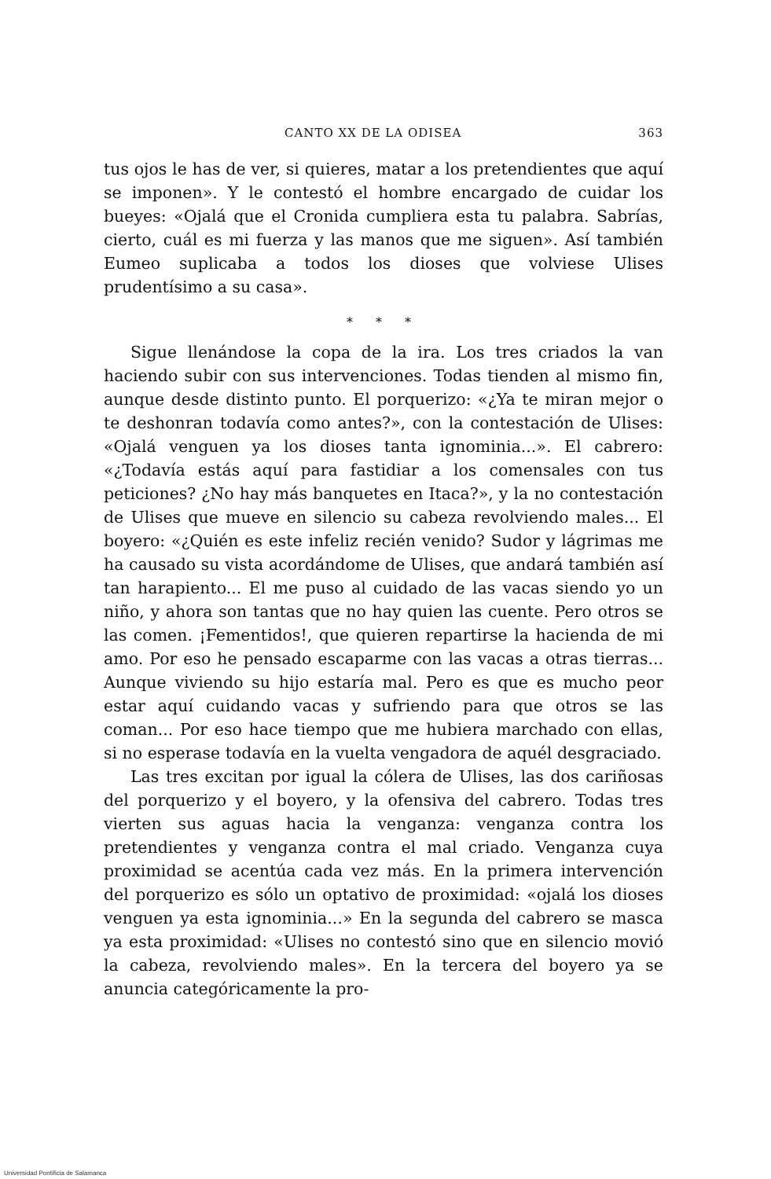CANTO XX DE LA ODISEA 363
tus ojos le has de ver, si quieres, matar a los pretendientes que aquí se imponen». Y le contestó el hombre encargado de cuidar los bueyes: «Ojalá que el Cronida cumpliera esta tu palabra. Sabrías, cierto, cuál es mi fuerza y las manos que me siguen». Así también Eumeo suplicaba a todos los dioses que volviese Ulises prudentísimo a su casa».
* * *
Sigue llenándose la copa de la ira. Los tres criados la van haciendo subir con sus intervenciones. Todas tienden al mismo fin, aunque desde distinto punto. El porquerizo: «¿Ya te miran mejor o te deshonran todavía como antes?», con la contestación de Ulises: «Ojalá venguen ya los dioses tanta ignominia...». El cabrero: «¿Todavía estás aquí para fastidiar a los comensales con tus peticiones? ¿No hay más banquetes en Itaca?», y la no contestación de Ulises que mueve en silencio su cabeza revolviendo males... El boyero: «¿Quién es este infeliz recién venido? Sudor y lágrimas me ha causado su vista acordándome de Ulises, que andará también así tan harapiento... El me puso al cuidado de las vacas siendo yo un niño, y ahora son tantas que no hay quien las cuente. Pero otros se las comen. ¡Fementidos!, que quieren repartirse la hacienda de mi amo. Por eso he pensado escaparme con las vacas a otras tierras... Aunque viviendo su hijo estaría mal. Pero es que es mucho peor estar aquí cuidando vacas y sufriendo para que otros se las coman... Por eso hace tiempo que me hubiera marchado con ellas, si no esperase todavía en la vuelta vengadora de aquél desgraciado.
Las tres excitan por igual la cólera de Ulises, las dos cariñosas del porquerizo y el boyero, y la ofensiva del cabrero. Todas tres vierten sus aguas hacia la venganza: venganza contra los pretendientes y venganza contra el mal criado. Venganza cuya proximidad se acentúa cada vez más. En la primera intervención del porquerizo es sólo un optativo de proximidad: «ojalá los dioses venguen ya esta ignominia...» En la segunda del cabrero se masca ya esta proximidad: «Ulises no contestó sino que en silencio movió la cabeza, revolviendo males». En la tercera del boyero ya se anuncia categóricamente la pro-
Universidad Pontificia de Salamanca